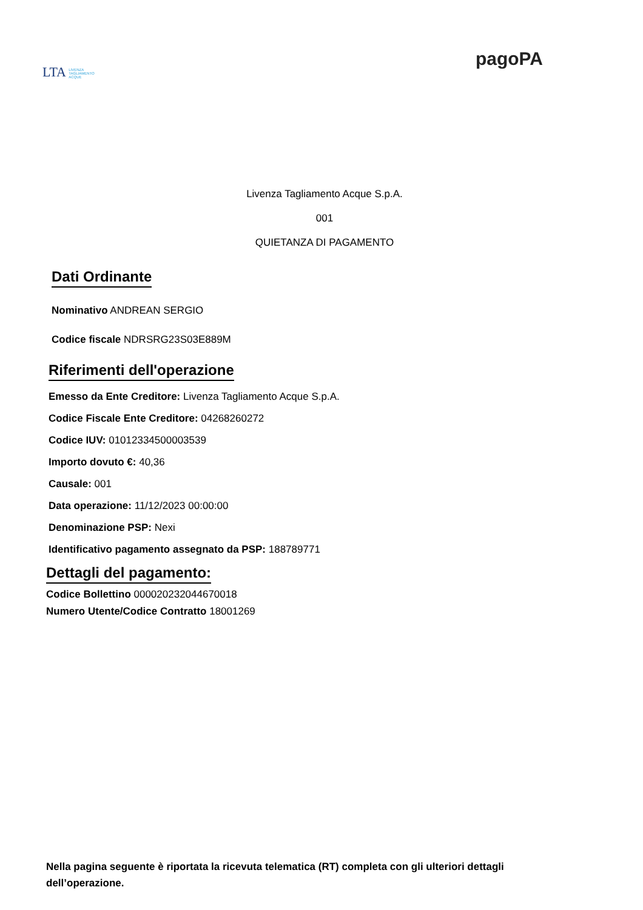LTA LIVENZA
TAGLIAMENTO
ACQUE
pagoPA
Livenza Tagliamento Acque S.p.A.
001
QUIETANZA DI PAGAMENTO
Dati Ordinante
Nominativo ANDREAN SERGIO
Codice fiscale NDRSRG23S03E889M
Riferimenti dell'operazione
Emesso da Ente Creditore: Livenza Tagliamento Acque S.p.A.
Codice Fiscale Ente Creditore: 04268260272
Codice IUV: 01012334500003539
Importo dovuto €: 40,36
Causale: 001
Data operazione: 11/12/2023 00:00:00
Denominazione PSP: Nexi
Identificativo pagamento assegnato da PSP: 188789771
Dettagli del pagamento:
Codice Bollettino 000020232044670018
Numero Utente/Codice Contratto 18001269
Nella pagina seguente è riportata la ricevuta telematica (RT) completa con gli ulteriori dettagli dell’operazione.